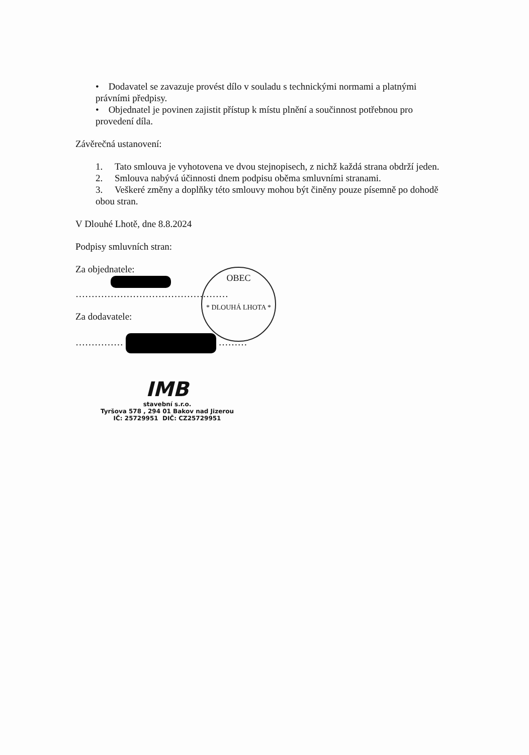• Dodavatel se zavazuje provést dílo v souladu s technickými normami a platnými právními předpisy.
• Objednatel je povinen zajistit přístup k místu plnění a součinnost potřebnou pro provedení díla.
Závěrečná ustanovení:
1. Tato smlouva je vyhotovena ve dvou stejnopisech, z nichž každá strana obdrží jeden.
2. Smlouva nabývá účinnosti dnem podpisu oběma smluvními stranami.
3. Veškeré změny a doplňky této smlouvy mohou být činěny pouze písemně po dohodě obou stran.
V Dlouhé Lhotě, dne 8.8.2024
Podpisy smluvních stran:
Za objednatele:
…………………………………………
Za dodavatele:
…………… ………
OBEC
* DLOUHÁ LHOTA *
IMB
stavební s.r.o.
Tyršova 578 , 294 01 Bakov nad Jizerou
IČ: 25729951 DIČ: CZ25729951